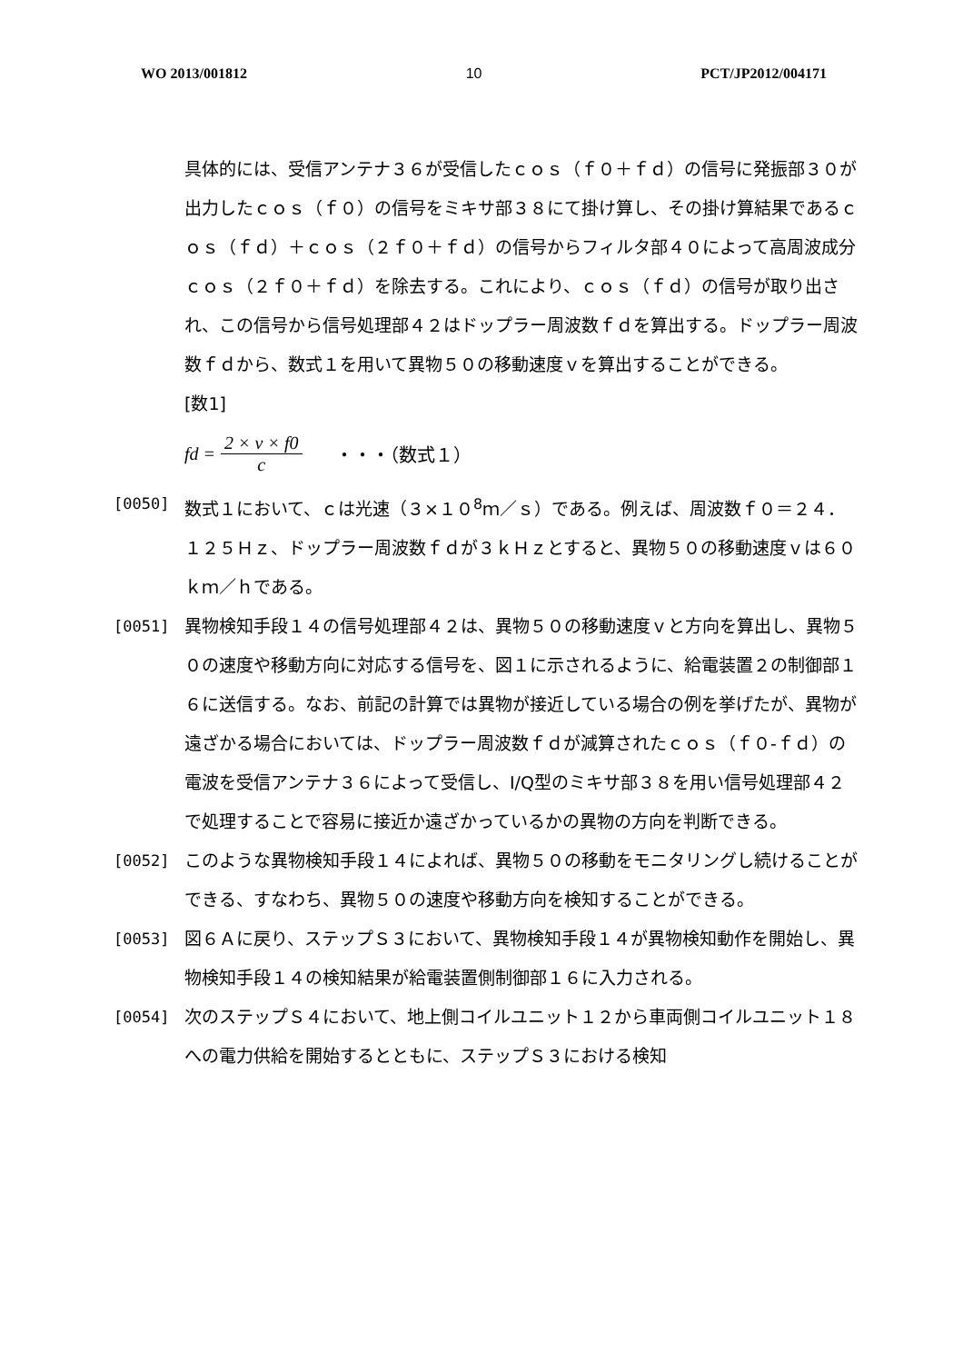WO 2013/001812 10 PCT/JP2012/004171
具体的には、受信アンテナ３６が受信したｃｏｓ（ｆ０＋ｆｄ）の信号に発振部３０が出力したｃｏｓ（ｆ０）の信号をミキサ部３８にて掛け算し、その掛け算結果であるｃｏｓ（ｆｄ）＋ｃｏｓ（２ｆ０＋ｆｄ）の信号からフィルタ部４０によって高周波成分ｃｏｓ（２ｆ０＋ｆｄ）を除去する。これにより、ｃｏｓ（ｆｄ）の信号が取り出され、この信号から信号処理部４２はドップラー周波数ｆｄを算出する。ドップラー周波数ｆｄから、数式１を用いて異物５０の移動速度ｖを算出することができる。
[数1]
fd = 2 × v × f0 c ・・・（数式１）
[0050] 数式１において、ｃは光速（３×１０<sup>8</sup>ｍ／ｓ）である。例えば、周波数ｆ０＝２４．１２５Ｈｚ、ドップラー周波数ｆｄが３ｋＨｚとすると、異物５０の移動速度ｖは６０ｋｍ／ｈである。
[0051] 異物検知手段１４の信号処理部４２は、異物５０の移動速度ｖと方向を算出し、異物５０の速度や移動方向に対応する信号を、図１に示されるように、給電装置２の制御部１６に送信する。なお、前記の計算では異物が接近している場合の例を挙げたが、異物が遠ざかる場合においては、ドップラー周波数ｆｄが減算されたｃｏｓ（ｆ０-ｆｄ）の電波を受信アンテナ３６によって受信し、I/Q型のミキサ部３８を用い信号処理部４２で処理することで容易に接近か遠ざかっているかの異物の方向を判断できる。
[0052] このような異物検知手段１４によれば、異物５０の移動をモニタリングし続けることができる、すなわち、異物５０の速度や移動方向を検知することができる。
[0053] 図６Ａに戻り、ステップＳ３において、異物検知手段１４が異物検知動作を開始し、異物検知手段１４の検知結果が給電装置側制御部１６に入力される。
[0054] 次のステップＳ４において、地上側コイルユニット１２から車両側コイルユニット１８への電力供給を開始するとともに、ステップＳ３における検知